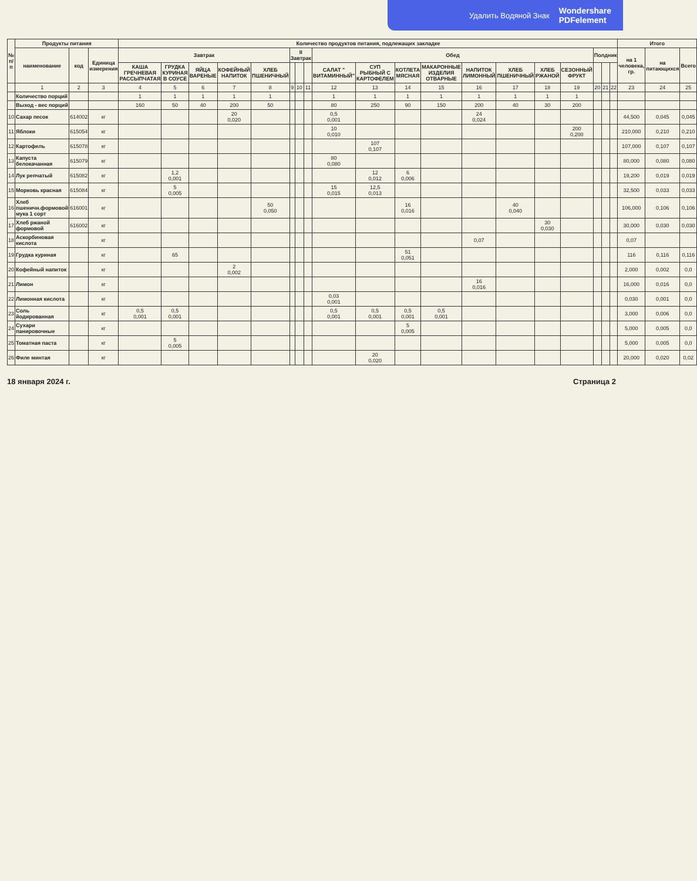Удалить Водяной Знак Wondershare
PDFelement
| № п/п | Продукты питания | | | Количество продуктов питания, подлежащих закладке | | | | | | | | | | | | | | | | | | | Итого | | |
| --- | --- | --- | --- | --- | --- | --- | --- | --- | --- | --- | --- | --- | --- | --- | --- | --- | --- | --- | --- | --- | --- | --- | --- | --- | --- |
| | наименование | код | Единица измерения | Завтрак | | | | | II Завтрак | | | Обед | | | | | | | | Полдник | | | на 1 человека, гр. | на питающихся | Всего |
| | | | | КАША ГРЕЧНЕВАЯ РАССЫПЧАТАЯ | ГРУДКА КУРИНАЯ В СОУСЕ | ЯЙЦА ВАРЕНЫЕ | КОФЕЙНЫЙ НАПИТОК | ХЛЕБ ПШЕНИЧНЫЙ | | | | САЛАТ " ВИТАМИННЫЙ" | СУП РЫБНЫЙ С КАРТОФЕЛЕМ | КОТЛЕТА МЯСНАЯ | МАКАРОННЫЕ ИЗДЕЛИЯ ОТВАРНЫЕ | НАПИТОК ЛИМОННЫЙ | ХЛЕБ ПШЕНИЧНЫЙ | ХЛЕБ РЖАНОЙ | СЕЗОННЫЙ ФРУКТ | | | | | | |
| | 1 | 2 | 3 | 4 | 5 | 6 | 7 | 8 | 9 | 10 | 11 | 12 | 13 | 14 | 15 | 16 | 17 | 18 | 19 | 20 | 21 | 22 | 23 | 24 | 25 |
| | Количество порций | | | 1 | 1 | 1 | 1 | 1 | | | | 1 | 1 | 1 | 1 | 1 | 1 | 1 | 1 | | | | | | |
| | Выход - вес порций | | | 160 | 50 | 40 | 200 | 50 | | | | 80 | 250 | 90 | 150 | 200 | 40 | 30 | 200 | | | | | | |
| 10 | Сахар песок | 614002 | кг | | | | 20 0,020 | | | | | 0,5 0,001 | | | | 24 0,024 | | | | | | | 44,500 | 0,045 | 0,045 |
| 11 | Яблоки | 615054 | кг | | | | | | | | | 10 0,010 | | | | | | | 200 0,200 | | | | 210,000 | 0,210 | 0,210 |
| 12 | Картофель | 615078 | кг | | | | | | | | | | 107 0,107 | | | | | | | | | | 107,000 | 0,107 | 0,107 |
| 13 | Капуста белокачанная | 615079 | кг | | | | | | | | | 80 0,080 | | | | | | | | | | | 80,000 | 0,080 | 0,080 |
| 14 | Лук репчатый | 615082 | кг | | 1,2 0,001 | | | | | | | | 12 0,012 | 6 0,006 | | | | | | | | | 19,200 | 0,019 | 0,019 |
| 15 | Морковь красная | 615084 | кг | | 5 0,005 | | | | | | | 15 0,015 | 12,5 0,013 | | | | | | | | | | 32,500 | 0,033 | 0,033 |
| 16 | Хлеб пшеничн.формовой мука 1 сорт | 616001 | кг | | | | | 50 0,050 | | | | | | 16 0,016 | | | 40 0,040 | | | | | | 106,000 | 0,106 | 0,106 |
| 17 | Хлеб ржаной формовой | 616002 | кг | | | | | | | | | | | | | | | 30 0,030 | | | | | 30,000 | 0,030 | 0,030 |
| 18 | Аскорбиновая кислота | | кг | | | | | | | | | | | | | 0,07 | | | | | | | 0,07 | | |
| 19 | Грудка куриная | | кг | | 65 | | | | | | | | | 51 0,051 | | | | | | | | | 116 | 0,116 | 0,116 |
| 20 | Кофейный напиток | | кг | | | | 2 0,002 | | | | | | | | | | | | | | | | 2,000 | 0,002 | 0,0 |
| 21 | Лимон | | кг | | | | | | | | | | | | | 16 0,016 | | | | | | | 16,000 | 0,016 | 0,0 |
| 22 | Лимонная кислота | | кг | | | | | | | | | 0,03 0,001 | | | | | | | | | | | 0,030 | 0,001 | 0,0 |
| 23 | Соль йодированная | | кг | 0,5 0,001 | 0,5 0,001 | | | | | | | 0,5 0,001 | 0,5 0,001 | 0,5 0,001 | 0,5 0,001 | | | | | | | | 3,000 | 0,006 | 0,0 |
| 24 | Сухари панировочные | | кг | | | | | | | | | | | 5 0,005 | | | | | | | | | 5,000 | 0,005 | 0,0 |
| 25 | Томатная паста | | кг | | 5 0,005 | | | | | | | | | | | | | | | | | | 5,000 | 0,005 | 0,0 |
| 26 | Филе минтая | | кг | | | | | | | | | | 20 0,020 | | | | | | | | | | 20,000 | 0,020 | 0,02 |
18 января 2024 г. Страница 2